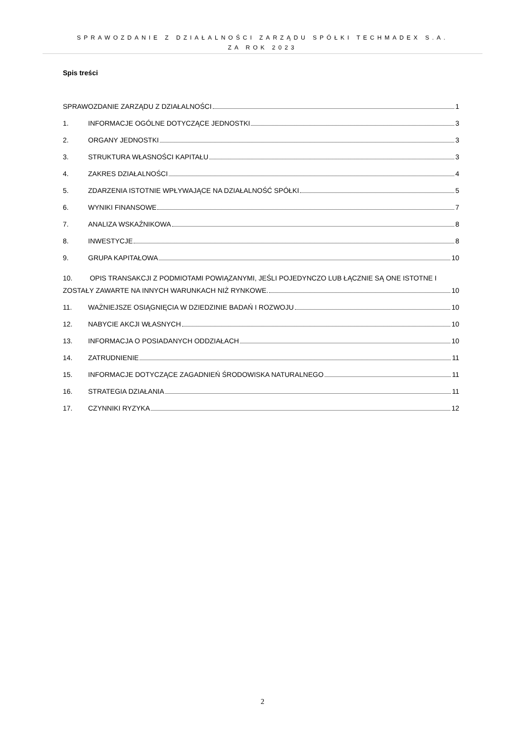SPRAWOZDANIE Z DZIAŁALNOŚCI ZARZĄDU SPÓŁKI TECHMADEX S.A.
ZA ROK 2023
Spis treści
SPRAWOZDANIE ZARZĄDU Z DZIAŁALNOŚCI 1
1. INFORMACJE OGÓLNE DOTYCZĄCE JEDNOSTKI 3
2. ORGANY JEDNOSTKI 3
3. STRUKTURA WŁASNOŚCI KAPITAŁU 3
4. ZAKRES DZIAŁALNOŚCI 4
5. ZDARZENIA ISTOTNIE WPŁYWAJĄCE NA DZIAŁALNOŚĆ SPÓŁKI 5
6. WYNIKI FINANSOWE 7
7. ANALIZA WSKAŹNIKOWA 8
8. INWESTYCJE 8
9. GRUPA KAPITAŁOWA 10
10. OPIS TRANSAKCJI Z PODMIOTAMI POWIĄZANYMI, JEŚLI POJEDYNCZO LUB ŁĄCZNIE SĄ ONE ISTOTNE I
ZOSTAŁY ZAWARTE NA INNYCH WARUNKACH NIŻ RYNKOWE. 10
11. WAŻNIEJSZE OSIĄGNIĘCIA W DZIEDZINIE BADAŃ I ROZWOJU 10
12. NABYCIE AKCJI WŁASNYCH 10
13. INFORMACJA O POSIADANYCH ODDZIAŁACH 10
14. ZATRUDNIENIE 11
15. INFORMACJE DOTYCZĄCE ZAGADNIEŃ ŚRODOWISKA NATURALNEGO 11
16. STRATEGIA DZIAŁANIA 11
17. CZYNNIKI RYZYKA 12
2